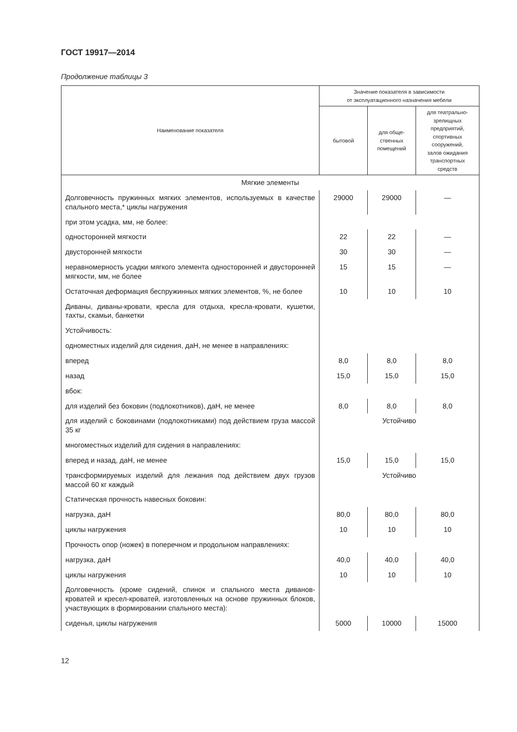ГОСТ 19917—2014
Продолжение таблицы 3
| Наименование показателя | Значение показателя в зависимости от эксплуатационного назначения мебели | | |
| --- | --- | --- | --- |
| | бытовой | для обще- ственных помещений | для театрально- зрелищных предприятий, спортивных сооружений, залов ожидания транспортных средств |
| Мягкие элементы | | | |
| Долговечность пружинных мягких элементов, используемых в качестве спального места,* циклы нагружения | 29000 | 29000 | — |
| при этом усадка, мм, не более: | | | |
| односторонней мягкости | 22 | 22 | — |
| двусторонней мягкости | 30 | 30 | — |
| неравномерность усадки мягкого элемента односторонней и двусторонней мягкости, мм, не более | 15 | 15 | — |
| Остаточная деформация беспружинных мягких элементов, %, не более | 10 | 10 | 10 |
| Диваны, диваны-кровати, кресла для отдыха, кресла-кровати, кушетки, тахты, скамьи, банкетки | | | |
| Устойчивость: | | | |
| одноместных изделий для сидения, даН, не менее в направлениях: | | | |
| вперед | 8,0 | 8,0 | 8,0 |
| назад | 15,0 | 15,0 | 15,0 |
| вбок: | | | |
| для изделий без боковин (подлокотников), даН, не менее | 8,0 | 8,0 | 8,0 |
| для изделий с боковинами (подлокотниками) под действием груза массой 35 кг | Устойчиво | | |
| многоместных изделий для сидения в направлениях: | | | |
| вперед и назад, даН, не менее | 15,0 | 15,0 | 15,0 |
| трансформируемых изделий для лежания под действием двух грузов массой 60 кг каждый | Устойчиво | | |
| Статическая прочность навесных боковин: | | | |
| нагрузка, даН | 80,0 | 80,0 | 80,0 |
| циклы нагружения | 10 | 10 | 10 |
| Прочность опор (ножек) в поперечном и продольном направлениях: | | | |
| нагрузка, даН | 40,0 | 40,0 | 40,0 |
| циклы нагружения | 10 | 10 | 10 |
| Долговечность (кроме сидений, спинок и спального места диванов-кроватей и кресел-кроватей, изготовленных на основе пружинных блоков, участвующих в формировании спального места): | | | |
| сиденья, циклы нагружения | 5000 | 10000 | 15000 |
12